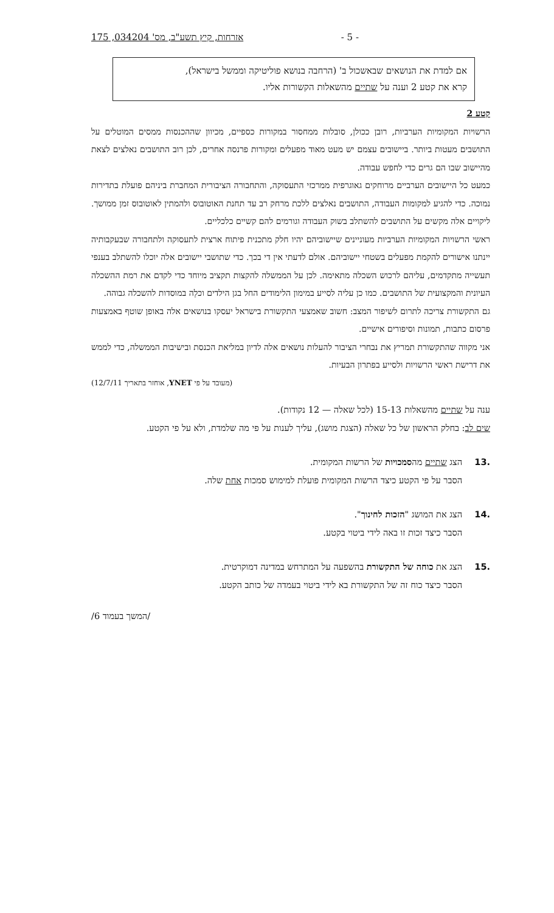אזרחות, קיץ תשע"ב, מס' 034204, 175 - 5 -
אם למדת את הנושאים שבאשכול ב' (הרחבה בנושא פוליטיקה וממשל בישראל),
קרא את קטע 2 וענה על שתיים מהשאלות הקשורות אליו.
קטע 2
הרשויות המקומיות הערביות, רובן ככולן, סובלות ממחסור במקורות כספיים, מכיוון שההכנסות ממסים המוטלים על התושבים מעטות ביותר. ביישובים עצמם יש מעט מאוד מפעלים ומקורות פרנסה אחרים, לכן רוב התושבים נאלצים לצאת מהיישוב שבו הם גרים כדי לחפש עבודה.
כמעט כל היישובים הערביים מרוחקים גאוגרפית ממרכזי התעסוקה, והתחבורה הציבורית המחברת ביניהם פועלת בתדירות נמוכה. כדי להגיע למקומות העבודה, התושבים נאלצים ללכת מרחק רב עד תחנת האוטובוס ולהמתין לאוטובוס זמן ממושך. ליקויים אלה מקשים על התושבים להשתלב בשוק העבודה וגורמים להם קשיים כלכליים.
ראשי הרשויות המקומיות הערביות מעוניינים שיישוביהם יהיו חלק מתכנית פיתוח ארצית לתעסוקה ולתחבורה שבעקבותיה יינתנו אישורים להקמת מפעלים בשטחי יישוביהם. אולם לדעתי אין די בכך. כדי שתושבי יישובים אלה יוכלו להשתלב בענפי תעשייה מתקדמים, עליהם לרכוש השכלה מתאימה. לכן על הממשלה להקצות תקציב מיוחד כדי לקדם את רמת ההשכלה העיונית והמקצועית של התושבים. כמו כן עליה לסייע במימון הלימודים החל בגן הילדים וכלֵה במוסדות להשכלה גבוהה.
גם התקשורת צריכה לתרום לשיפור המצב: חשוב שאמצעי התקשורת בישראל יעסקו בנושאים אלה באופן שוטף באמצעות פרסום כתבות, תמונות וסיפורים אישיים.
אני מקווה שהתקשורת תמריץ את נבחרי הציבור להעלות נושאים אלה לדיון במליאת הכנסת ובישיבות הממשלה, כדי לממש את דרישת ראשי הרשויות ולסייע בפתרון הבעיות.
(מעובד על פי YNET, אוחזר בתאריך 12/7/11)
ענה על שתיים מהשאלות 15-13 (לכל שאלה — 12 נקודות).
שים לב: בחלק הראשון של כל שאלה (הצגת מושג), עליך לענות על פי מה שלמדת, ולא על פי הקטע.
.13 הצג שתיים מהסמכויות של הרשות המקומית.
הסבר על פי הקטע כיצד הרשות המקומית פועלת למימוש סמכות אחת שלה.
.14 הצג את המושג "הזכות לחינוך".
הסבר כיצד זכות זו באה לידי ביטוי בקטע.
.15 הצג את כוחה של התקשורת בהשפעה על המתרחש במדינה דמוקרטית.
הסבר כיצד כוח זה של התקשורת בא לידי ביטוי בעמדה של כותב הקטע.
/המשך בעמוד 6/